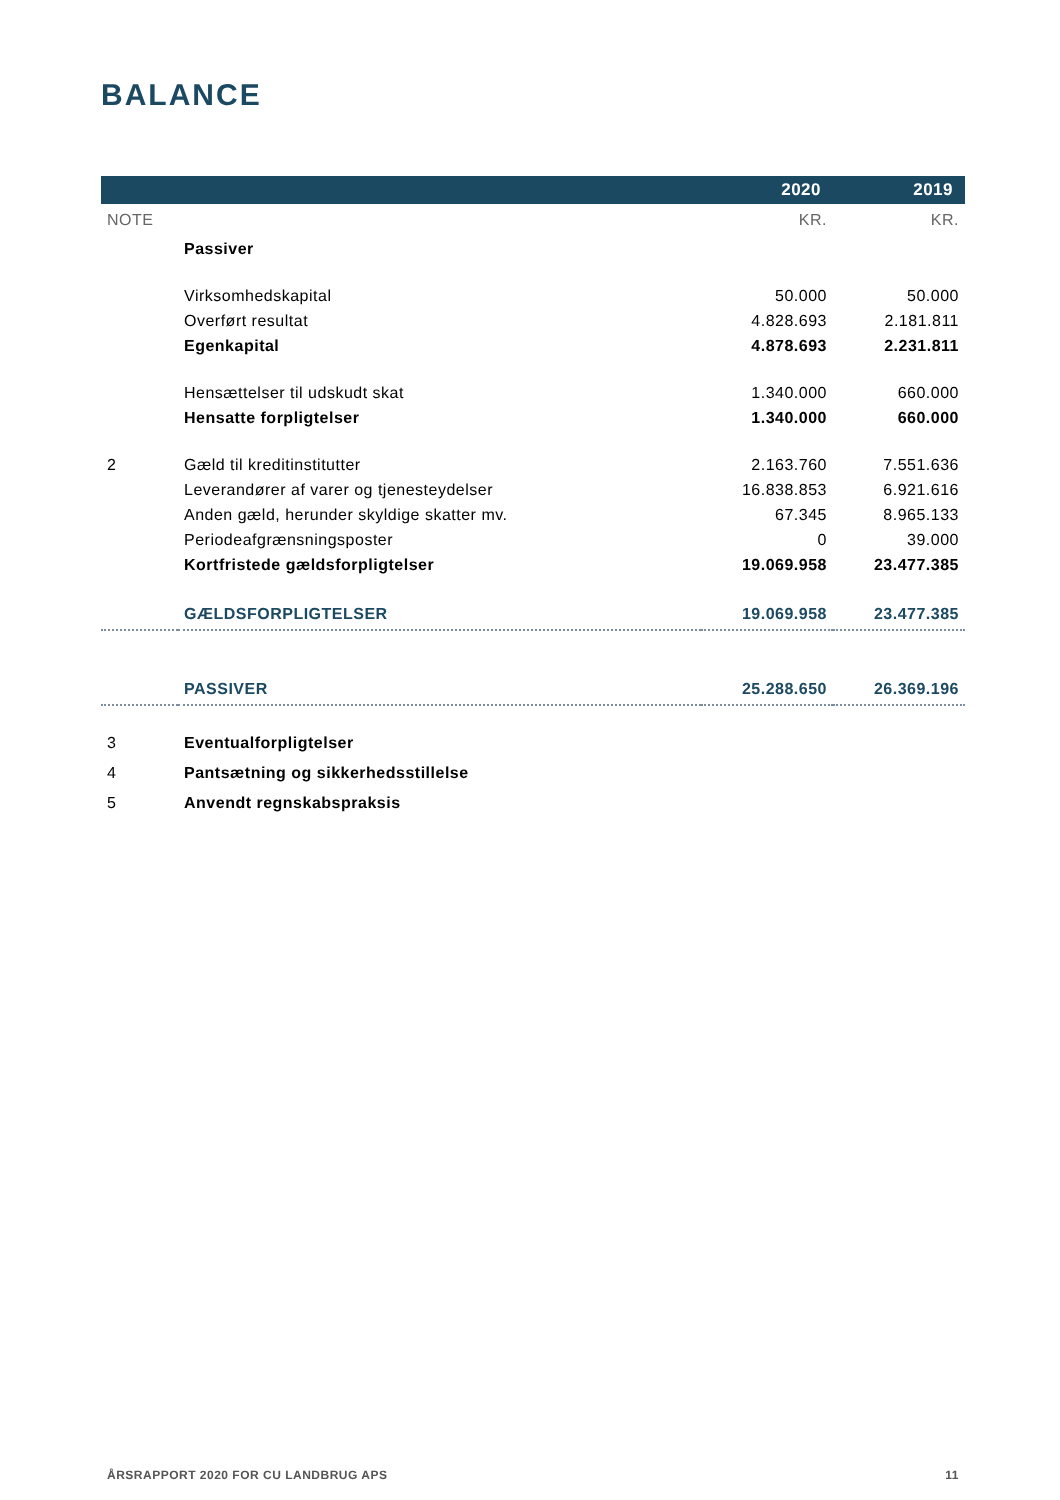BALANCE
| | | 2020 | 2019 |
| --- | --- | --- | --- |
| NOTE | | KR. | KR. |
| | Passiver | | |
| | Virksomhedskapital | 50.000 | 50.000 |
| | Overført resultat | 4.828.693 | 2.181.811 |
| | Egenkapital | 4.878.693 | 2.231.811 |
| | Hensættelser til udskudt skat | 1.340.000 | 660.000 |
| | Hensatte forpligtelser | 1.340.000 | 660.000 |
| 2 | Gæld til kreditinstitutter | 2.163.760 | 7.551.636 |
| | Leverandører af varer og tjenesteydelser | 16.838.853 | 6.921.616 |
| | Anden gæld, herunder skyldige skatter mv. | 67.345 | 8.965.133 |
| | Periodeafgrænsningsposter | 0 | 39.000 |
| | Kortfristede gældsforpligtelser | 19.069.958 | 23.477.385 |
| | GÆLDSFORPLIGTELSER | 19.069.958 | 23.477.385 |
| | PASSIVER | 25.288.650 | 26.369.196 |
| 3 | Eventualforpligtelser | | |
| 4 | Pantsætning og sikkerhedsstillelse | | |
| 5 | Anvendt regnskabspraksis | | |
ÅRSRAPPORT 2020 FOR CU LANDBRUG APS 11